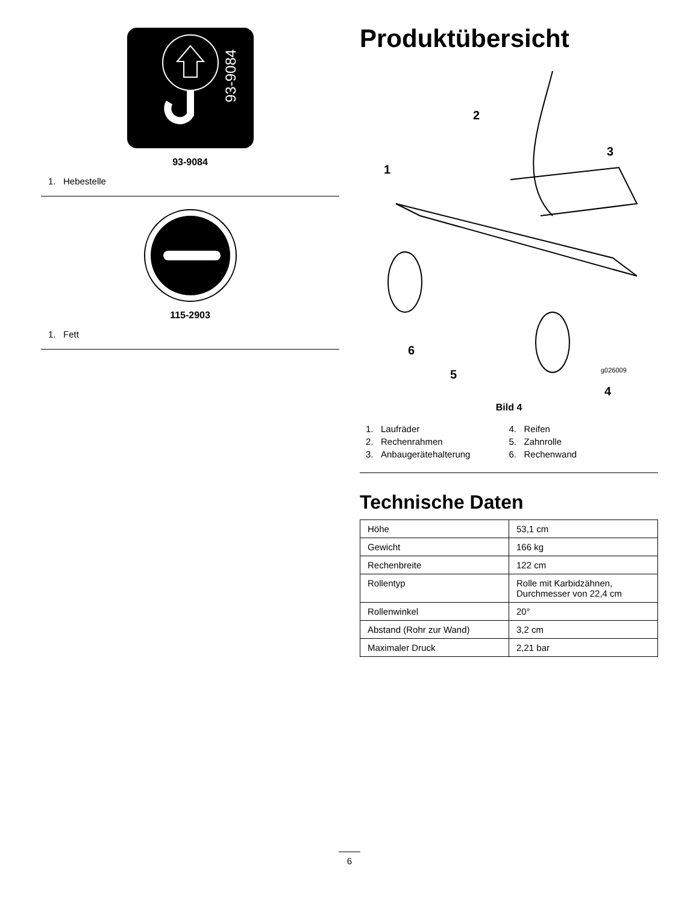93-9084
93-9084
1. Hebestelle
115-2903
1. Fett
Produktübersicht
2
3
1
6
5
g026009
4
Bild 4
1. Laufräder
4. Reifen
2. Rechenrahmen
5. Zahnrolle
3. Anbaugerätehalterung
6. Rechenwand
Technische Daten
| Höhe | 53,1 cm |
| Gewicht | 166 kg |
| Rechenbreite | 122 cm |
| Rollentyp | Rolle mit Karbidzähnen, Durchmesser von 22,4 cm |
| Rollenwinkel | 20° |
| Abstand (Rohr zur Wand) | 3,2 cm |
| Maximaler Druck | 2,21 bar |
6